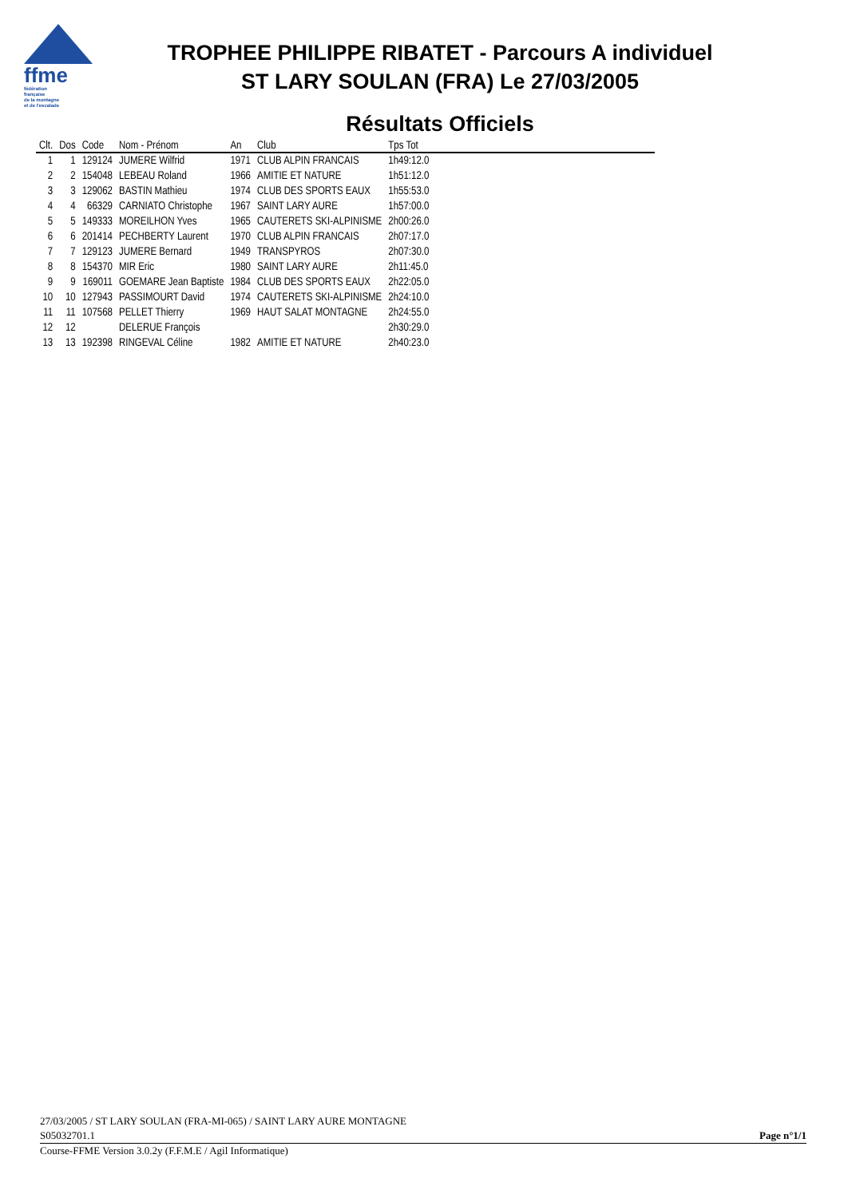ffme
fédération
française
de la montagne
et de l'escalade
TROPHEE PHILIPPE RIBATET - Parcours A individuel
ST LARY SOULAN (FRA) Le 27/03/2005
Résultats Officiels
| Clt. | Dos | Code | Nom - Prénom | An | Club | Tps Tot |
| --- | --- | --- | --- | --- | --- | --- |
| 1 | 1 | 129124 | JUMERE Wilfrid | 1971 | CLUB ALPIN FRANCAIS | 1h49:12.0 |
| 2 | 2 | 154048 | LEBEAU Roland | 1966 | AMITIE ET NATURE | 1h51:12.0 |
| 3 | 3 | 129062 | BASTIN Mathieu | 1974 | CLUB DES SPORTS EAUX | 1h55:53.0 |
| 4 | 4 | 66329 | CARNIATO Christophe | 1967 | SAINT LARY AURE | 1h57:00.0 |
| 5 | 5 | 149333 | MOREILHON Yves | 1965 | CAUTERETS SKI-ALPINISME | 2h00:26.0 |
| 6 | 6 | 201414 | PECHBERTY Laurent | 1970 | CLUB ALPIN FRANCAIS | 2h07:17.0 |
| 7 | 7 | 129123 | JUMERE Bernard | 1949 | TRANSPYROS | 2h07:30.0 |
| 8 | 8 | 154370 | MIR Eric | 1980 | SAINT LARY AURE | 2h11:45.0 |
| 9 | 9 | 169011 | GOEMARE Jean Baptiste | 1984 | CLUB DES SPORTS EAUX | 2h22:05.0 |
| 10 | 10 | 127943 | PASSIMOURT David | 1974 | CAUTERETS SKI-ALPINISME | 2h24:10.0 |
| 11 | 11 | 107568 | PELLET Thierry | 1969 | HAUT SALAT MONTAGNE | 2h24:55.0 |
| 12 | 12 | | DELERUE François | | | 2h30:29.0 |
| 13 | 13 | 192398 | RINGEVAL Céline | 1982 | AMITIE ET NATURE | 2h40:23.0 |
27/03/2005 / ST LARY SOULAN (FRA-MI-065) / SAINT LARY AURE MONTAGNE
S05032701.1 Page n°1/1
Course-FFME Version 3.0.2y (F.F.M.E / Agil Informatique)